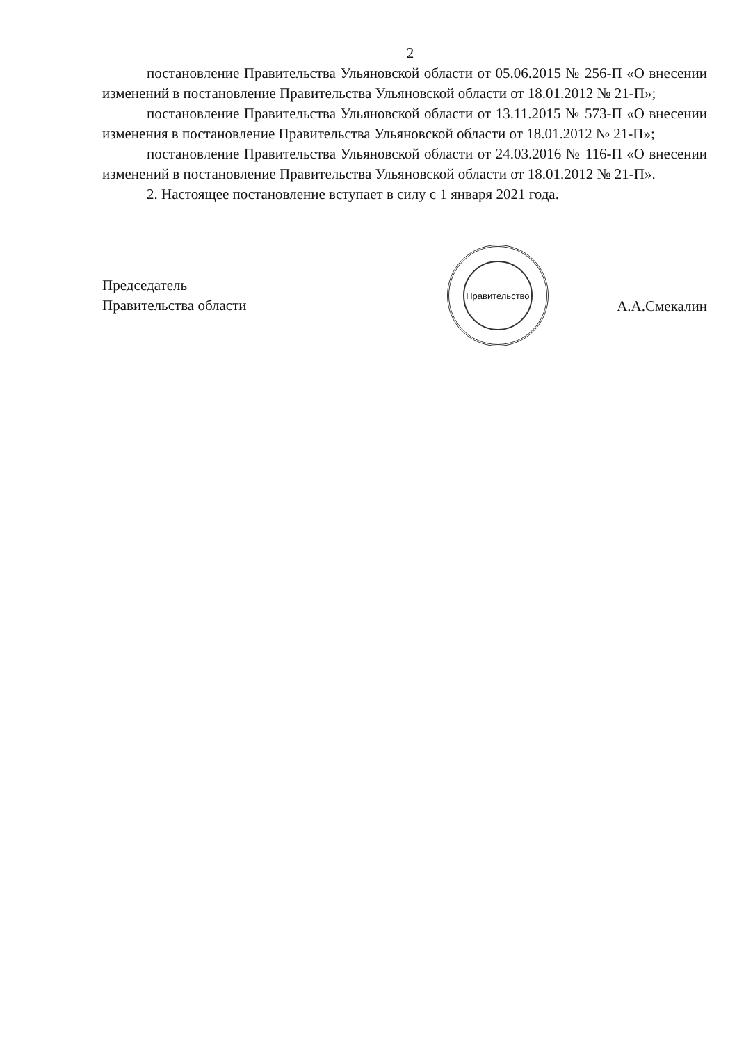2
постановление Правительства Ульяновской области от 05.06.2015 № 256-П «О внесении изменений в постановление Правительства Ульяновской области от 18.01.2012 № 21-П»;
постановление Правительства Ульяновской области от 13.11.2015 № 573-П «О внесении изменения в постановление Правительства Ульяновской области от 18.01.2012 № 21-П»;
постановление Правительства Ульяновской области от 24.03.2016 № 116-П «О внесении изменений в постановление Правительства Ульяновской области от 18.01.2012 № 21-П».
2. Настоящее постановление вступает в силу с 1 января 2021 года.
Председатель
Правительства области
Правительство
А.А.Смекалин